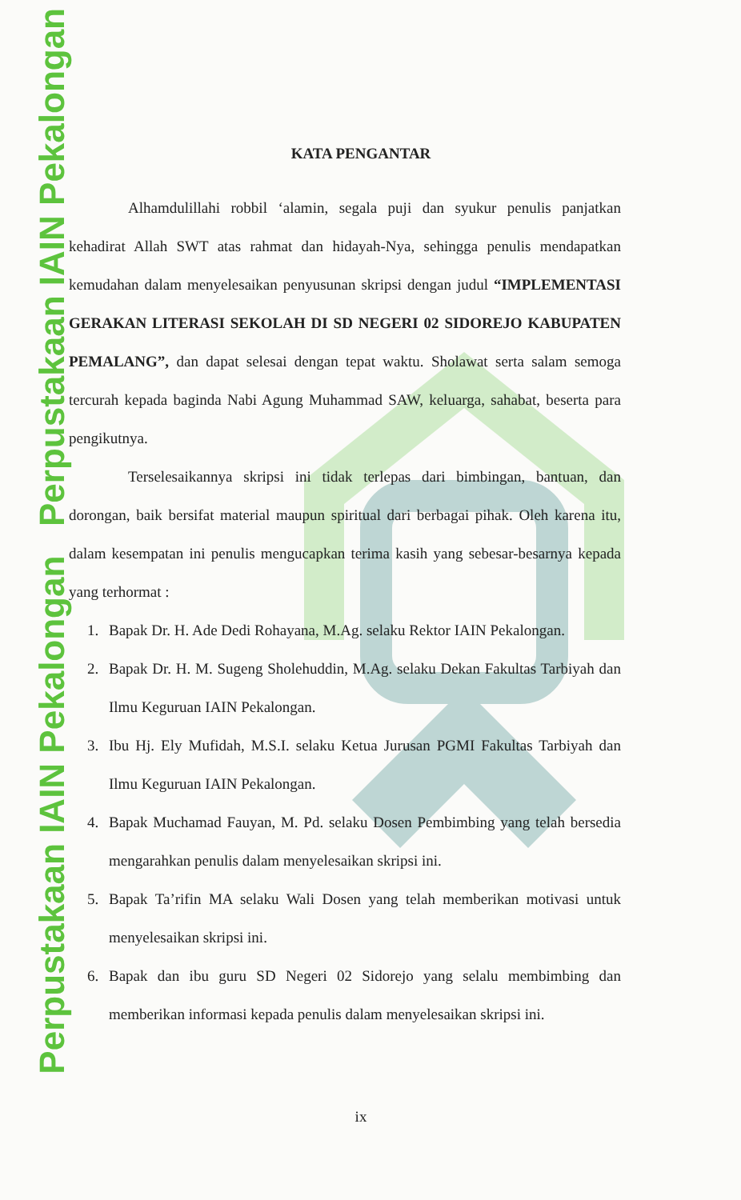Perpustakaan IAIN Pekalongan Perpustakaan IAIN Pekalongan
KATA PENGANTAR
Alhamdulillahi robbil ‘alamin, segala puji dan syukur penulis panjatkan kehadirat Allah SWT atas rahmat dan hidayah-Nya, sehingga penulis mendapatkan kemudahan dalam menyelesaikan penyusunan skripsi dengan judul “IMPLEMENTASI GERAKAN LITERASI SEKOLAH DI SD NEGERI 02 SIDOREJO KABUPATEN PEMALANG”, dan dapat selesai dengan tepat waktu. Sholawat serta salam semoga tercurah kepada baginda Nabi Agung Muhammad SAW, keluarga, sahabat, beserta para pengikutnya.
Terselesaikannya skripsi ini tidak terlepas dari bimbingan, bantuan, dan dorongan, baik bersifat material maupun spiritual dari berbagai pihak. Oleh karena itu, dalam kesempatan ini penulis mengucapkan terima kasih yang sebesar-besarnya kepada yang terhormat :
1. Bapak Dr. H. Ade Dedi Rohayana, M.Ag. selaku Rektor IAIN Pekalongan.
2. Bapak Dr. H. M. Sugeng Sholehuddin, M.Ag. selaku Dekan Fakultas Tarbiyah dan Ilmu Keguruan IAIN Pekalongan.
3. Ibu Hj. Ely Mufidah, M.S.I. selaku Ketua Jurusan PGMI Fakultas Tarbiyah dan Ilmu Keguruan IAIN Pekalongan.
4. Bapak Muchamad Fauyan, M. Pd. selaku Dosen Pembimbing yang telah bersedia mengarahkan penulis dalam menyelesaikan skripsi ini.
5. Bapak Ta’rifin MA selaku Wali Dosen yang telah memberikan motivasi untuk menyelesaikan skripsi ini.
6. Bapak dan ibu guru SD Negeri 02 Sidorejo yang selalu membimbing dan memberikan informasi kepada penulis dalam menyelesaikan skripsi ini.
ix